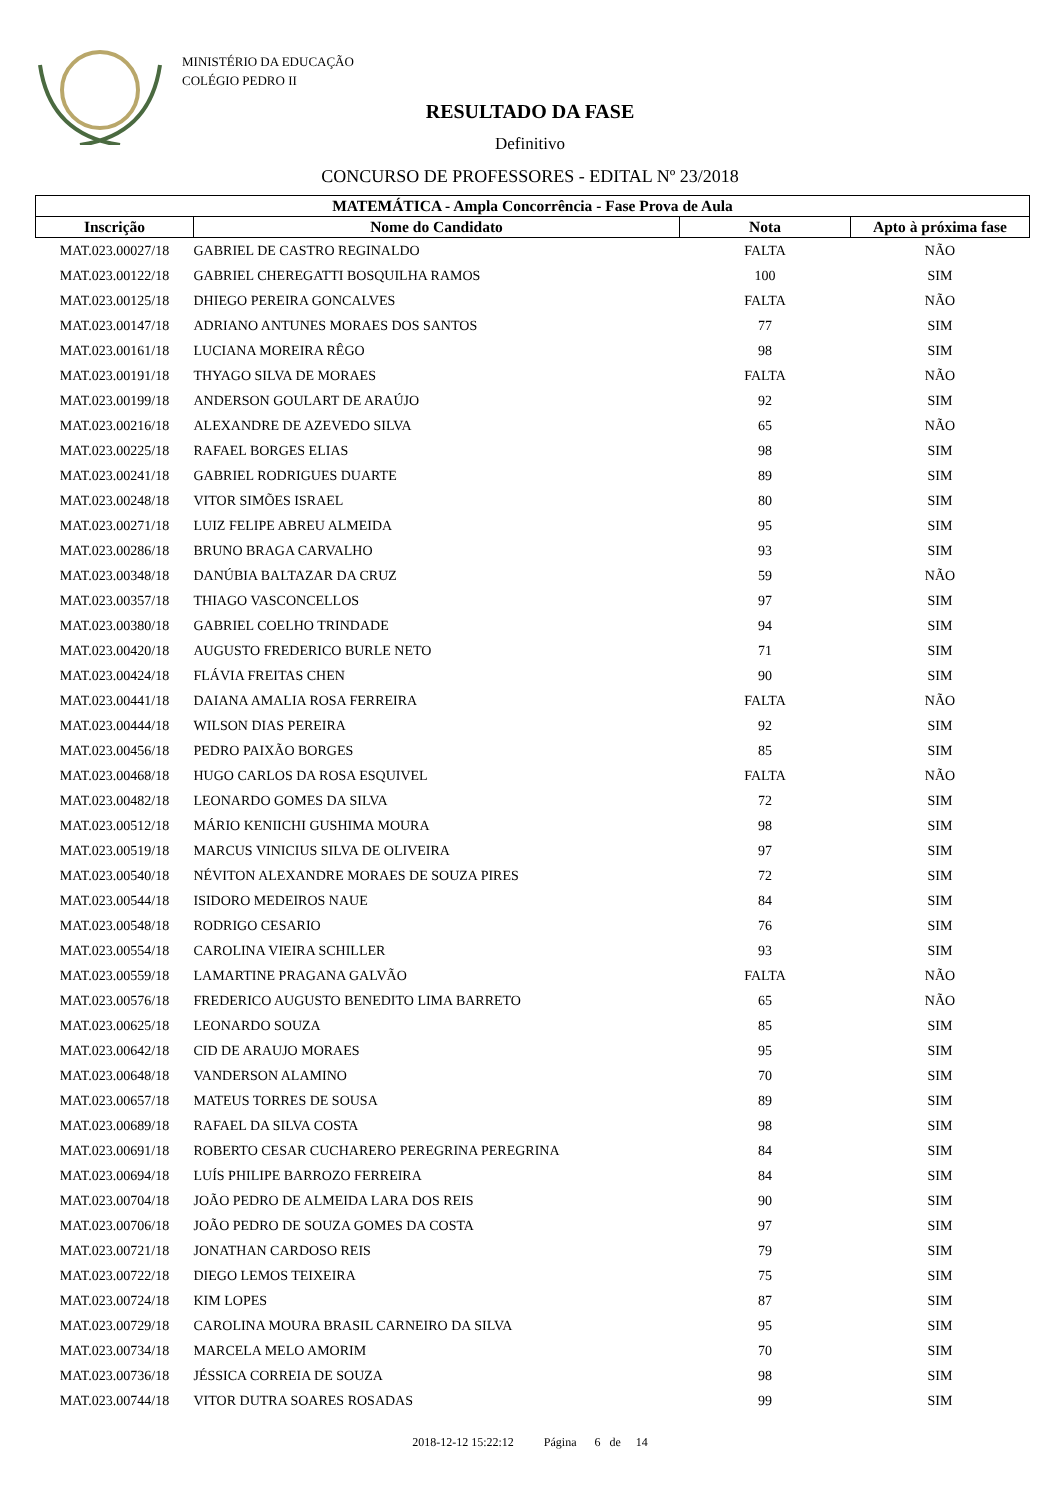MINISTÉRIO DA EDUCAÇÃO
COLÉGIO PEDRO II
RESULTADO DA FASE
Definitivo
CONCURSO DE PROFESSORES - EDITAL Nº 23/2018
| MATEMÁTICA - Ampla Concorrência - Fase Prova de Aula | | | |
| --- | --- | --- | --- |
| Inscrição | Nome do Candidato | Nota | Apto à próxima fase |
| MAT.023.00027/18 | GABRIEL DE CASTRO REGINALDO | FALTA | NÃO |
| MAT.023.00122/18 | GABRIEL CHEREGATTI BOSQUILHA RAMOS | 100 | SIM |
| MAT.023.00125/18 | DHIEGO PEREIRA GONCALVES | FALTA | NÃO |
| MAT.023.00147/18 | ADRIANO ANTUNES MORAES DOS SANTOS | 77 | SIM |
| MAT.023.00161/18 | LUCIANA MOREIRA RÊGO | 98 | SIM |
| MAT.023.00191/18 | THYAGO SILVA DE MORAES | FALTA | NÃO |
| MAT.023.00199/18 | ANDERSON GOULART DE ARAÚJO | 92 | SIM |
| MAT.023.00216/18 | ALEXANDRE DE AZEVEDO SILVA | 65 | NÃO |
| MAT.023.00225/18 | RAFAEL BORGES ELIAS | 98 | SIM |
| MAT.023.00241/18 | GABRIEL RODRIGUES DUARTE | 89 | SIM |
| MAT.023.00248/18 | VITOR SIMÕES ISRAEL | 80 | SIM |
| MAT.023.00271/18 | LUIZ FELIPE ABREU ALMEIDA | 95 | SIM |
| MAT.023.00286/18 | BRUNO BRAGA CARVALHO | 93 | SIM |
| MAT.023.00348/18 | DANÚBIA BALTAZAR DA CRUZ | 59 | NÃO |
| MAT.023.00357/18 | THIAGO VASCONCELLOS | 97 | SIM |
| MAT.023.00380/18 | GABRIEL COELHO TRINDADE | 94 | SIM |
| MAT.023.00420/18 | AUGUSTO FREDERICO BURLE NETO | 71 | SIM |
| MAT.023.00424/18 | FLÁVIA FREITAS CHEN | 90 | SIM |
| MAT.023.00441/18 | DAIANA AMALIA ROSA FERREIRA | FALTA | NÃO |
| MAT.023.00444/18 | WILSON DIAS PEREIRA | 92 | SIM |
| MAT.023.00456/18 | PEDRO PAIXÃO BORGES | 85 | SIM |
| MAT.023.00468/18 | HUGO CARLOS DA ROSA ESQUIVEL | FALTA | NÃO |
| MAT.023.00482/18 | LEONARDO GOMES DA SILVA | 72 | SIM |
| MAT.023.00512/18 | MÁRIO KENIICHI GUSHIMA MOURA | 98 | SIM |
| MAT.023.00519/18 | MARCUS VINICIUS SILVA DE OLIVEIRA | 97 | SIM |
| MAT.023.00540/18 | NÉVITON ALEXANDRE MORAES DE SOUZA PIRES | 72 | SIM |
| MAT.023.00544/18 | ISIDORO MEDEIROS NAUE | 84 | SIM |
| MAT.023.00548/18 | RODRIGO CESARIO | 76 | SIM |
| MAT.023.00554/18 | CAROLINA VIEIRA SCHILLER | 93 | SIM |
| MAT.023.00559/18 | LAMARTINE PRAGANA GALVÃO | FALTA | NÃO |
| MAT.023.00576/18 | FREDERICO AUGUSTO BENEDITO LIMA BARRETO | 65 | NÃO |
| MAT.023.00625/18 | LEONARDO SOUZA | 85 | SIM |
| MAT.023.00642/18 | CID DE ARAUJO MORAES | 95 | SIM |
| MAT.023.00648/18 | VANDERSON ALAMINO | 70 | SIM |
| MAT.023.00657/18 | MATEUS TORRES DE SOUSA | 89 | SIM |
| MAT.023.00689/18 | RAFAEL DA SILVA COSTA | 98 | SIM |
| MAT.023.00691/18 | ROBERTO CESAR CUCHARERO PEREGRINA PEREGRINA | 84 | SIM |
| MAT.023.00694/18 | LUÍS PHILIPE BARROZO FERREIRA | 84 | SIM |
| MAT.023.00704/18 | JOÃO PEDRO DE ALMEIDA LARA DOS REIS | 90 | SIM |
| MAT.023.00706/18 | JOÃO PEDRO DE SOUZA GOMES DA COSTA | 97 | SIM |
| MAT.023.00721/18 | JONATHAN CARDOSO REIS | 79 | SIM |
| MAT.023.00722/18 | DIEGO LEMOS TEIXEIRA | 75 | SIM |
| MAT.023.00724/18 | KIM LOPES | 87 | SIM |
| MAT.023.00729/18 | CAROLINA MOURA BRASIL CARNEIRO DA SILVA | 95 | SIM |
| MAT.023.00734/18 | MARCELA MELO AMORIM | 70 | SIM |
| MAT.023.00736/18 | JÉSSICA CORREIA DE SOUZA | 98 | SIM |
| MAT.023.00744/18 | VITOR DUTRA SOARES ROSADAS | 99 | SIM |
2018-12-12 15:22:12 Página 6 de 14